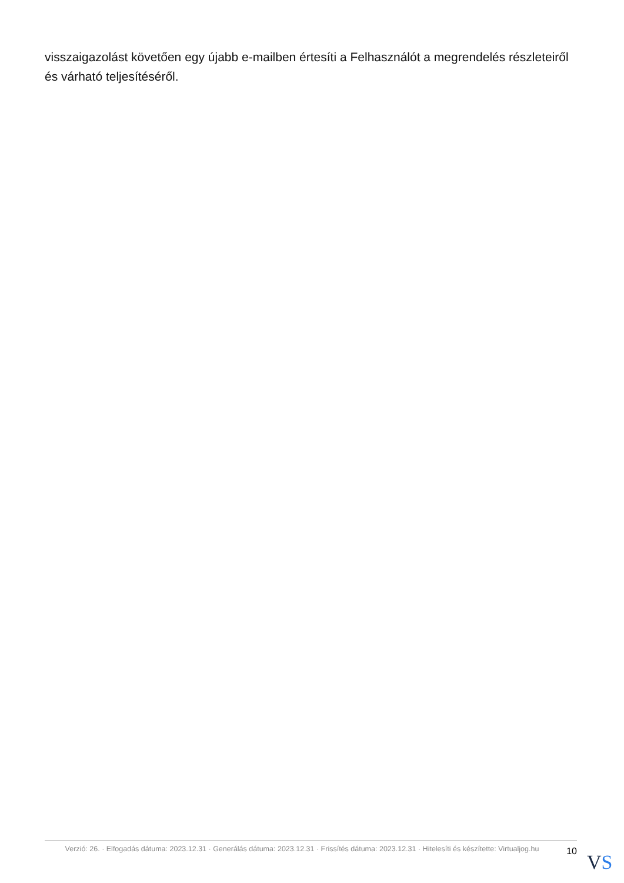visszaigazolást követően egy újabb e-mailben értesíti a Felhasználót a megrendelés részleteiről és várható teljesítéséről.
Verzió: 26. · Elfogadás dátuma: 2023.12.31 · Generálás dátuma: 2023.12.31 · Frissítés dátuma: 2023.12.31 · Hitelesíti és készítette: Virtualjog.hu
10
VS